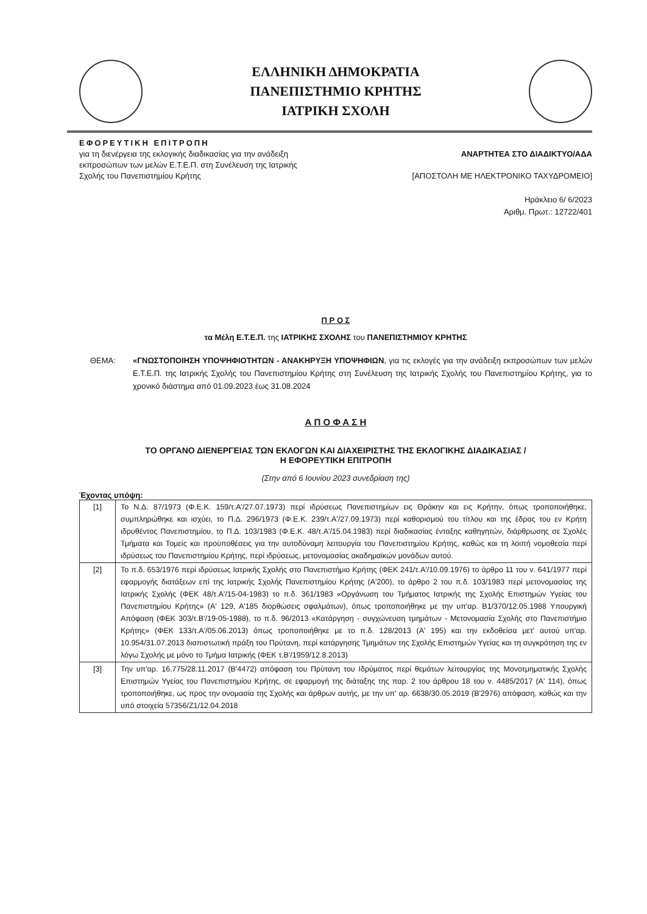ΕΛΛΗΝΙΚΗ ΔΗΜΟΚΡΑΤΙΑ
ΠΑΝΕΠΙΣΤΗΜΙΟ ΚΡΗΤΗΣ
ΙΑΤΡΙΚΗ ΣΧΟΛΗ
ΕΦΟΡΕΥΤΙΚΗ ΕΠΙΤΡΟΠΗ
για τη διενέργεια της εκλογικής διαδικασίας για την ανάδειξη
εκπροσώπων των μελών Ε.Τ.Ε.Π. στη Συνέλευση της Ιατρικής
Σχολής του Πανεπιστημίου Κρήτης
ΑΝΑΡΤΗΤΕΑ ΣΤΟ ΔΙΑΔΙΚΤΥΟ/ΑΔΑ
[ΑΠΟΣΤΟΛΗ ΜΕ ΗΛΕΚΤΡΟΝΙΚΟ ΤΑΧΥΔΡΟΜΕΙΟ]
Ηράκλειο 6/ 6/2023
Αριθμ. Πρωτ.: 12722/401
Π Ρ Ο Σ
τα Μέλη Ε.Τ.Ε.Π. της ΙΑΤΡΙΚΗΣ ΣΧΟΛΗΣ του ΠΑΝΕΠΙΣΤΗΜΙΟΥ ΚΡΗΤΗΣ
ΘΕΜΑ: «ΓΝΩΣΤΟΠΟΙΗΣΗ ΥΠΟΨΗΦΙΟΤΗΤΩΝ - ΑΝΑΚΗΡΥΞΗ ΥΠΟΨΗΦΙΩΝ, για τις εκλογές για την ανάδειξη εκπροσώπων των μελών Ε.Τ.Ε.Π. της Ιατρικής Σχολής του Πανεπιστημίου Κρήτης στη Συνέλευση της Ιατρικής Σχολής του Πανεπιστημίου Κρήτης, για το χρονικό διάστημα από 01.09.2023 έως 31.08.2024
Α Π Ο Φ Α Σ Η
ΤΟ ΟΡΓΑΝΟ ΔΙΕΝΕΡΓΕΙΑΣ ΤΩΝ ΕΚΛΟΓΩΝ ΚΑΙ ΔΙΑΧΕΙΡΙΣΤΗΣ ΤΗΣ ΕΚΛΟΓΙΚΗΣ ΔΙΑΔΙΚΑΣΙΑΣ /
Η ΕΦΟΡΕΥΤΙΚΗ ΕΠΙΤΡΟΠΗ
(Στην από 6 Ιουνίου 2023 συνεδρίαση της)
Έχοντας υπόψη:
| [1] | Το Ν.Δ. 87/1973 (Φ.Ε.Κ. 159/τ.Α'/27.07.1973) περί ιδρύσεως Πανεπιστημίων εις Θράκην και εις Κρήτην, όπως τροποποιήθηκε, συμπληρώθηκε και ισχύει, το Π.Δ. 296/1973 (Φ.Ε.Κ. 239/τ.Α'/27.09.1973) περί καθορισμού του τίτλου και της έδρας του εν Κρήτη ιδρυθέντος Πανεπιστημίου, το Π.Δ. 103/1983 (Φ.Ε.Κ. 48/τ.Α'/15.04.1983) περί διαδικασίας ένταξης καθηγητών, διάρθρωσης σε Σχολές Τμήματα και Τομείς και προϋποθέσεις για την αυτοδύναμη λειτουργία του Πανεπιστημίου Κρήτης, καθώς και τη λοιπή νομοθεσία περί ιδρύσεως του Πανεπιστημίου Κρήτης, περί ιδρύσεως, μετονομασίας ακαδημαϊκών μονάδων αυτού. |
| [2] | Το π.δ. 653/1976 περί ιδρύσεως Ιατρικής Σχολής στο Πανεπιστήμιο Κρήτης (ΦΕΚ 241/τ.Α'/10.09.1976) το άρθρο 11 του ν. 641/1977 περί εφαρμογής διατάξεων επί της Ιατρικής Σχολής Πανεπιστημίου Κρήτης (Α'200), το άρθρο 2 του π.δ. 103/1983 περί μετονομασίας της Ιατρικής Σχολής (ΦΕΚ 48/τ.Α'/15-04-1983) το π.δ. 361/1983 «Οργάνωση του Τμήματος Ιατρικής της Σχολής Επιστημών Υγείας του Πανεπιστημίου Κρήτης» (Α' 129, Α'185 διορθώσεις σφαλμάτων), όπως τροποποιήθηκε με την υπ'αρ. Β1/370/12.05.1988 Υπουργική Απόφαση (ΦΕΚ 303/τ.Β'/19-05-1988), το π.δ. 96/2013 «Κατάργηση - συγχώνευση τμημάτων - Μετονομασία Σχολής στο Πανεπιστήμιο Κρήτης» (ΦΕΚ 133/τ.Α'/05.06.2013) όπως τροποποιήθηκε με το π.δ. 128/2013 (Α' 195) και την εκδοθείσα μετ' αυτού υπ'αρ. 10.954/31.07.2013 διαπιστωτική πράξη του Πρύτανη, περί κατάργησης Τμημάτων της Σχολής Επιστημών Υγείας και τη συγκρότηση της εν λόγω Σχολής με μόνο το Τμήμα Ιατρικής (ΦΕΚ τ.Β'/1959/12.8.2013) |
| [3] | Την υπ'αρ. 16.775/28.11.2017 (Β'4472) απόφαση του Πρύτανη του Ιδρύματος περί θεμάτων λειτουργίας της Μονοτμηματικής Σχολής Επιστημών Υγείας του Πανεπιστημίου Κρήτης, σε εφαρμογή της διάταξης της παρ. 2 του άρθρου 18 του ν. 4485/2017 (Α' 114), όπως τροποποιήθηκε, ως προς την ονομασία της Σχολής και άρθρων αυτής, με την υπ' αρ. 6638/30.05.2019 (Β'2976) απόφαση, καθώς και την υπό στοιχεία 57356/Ζ1/12.04.2018 |